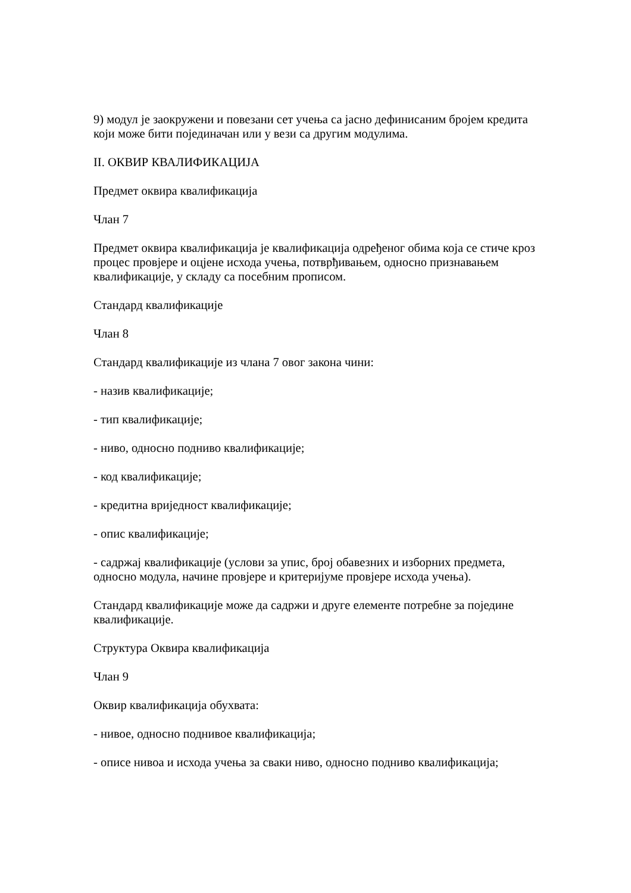9) модул је заокружени и повезани сет учења са јасно дефинисаним бројем кредита који може бити појединачан или у вези са другим модулима.
II. ОКВИР КВАЛИФИКАЦИЈА
Предмет оквира квалификација
Члан 7
Предмет оквира квалификација је квалификација одређеног обима која се стиче кроз процес провјере и оцјене исхода учења, потврђивањем, односно признавањем квалификације, у складу са посебним прописом.
Стандард квалификације
Члан 8
Стандард квалификације из члана 7 овог закона чини:
- назив квалификације;
- тип квалификације;
- ниво, односно подниво квалификације;
- код квалификације;
- кредитна вриједност квалификације;
- опис квалификације;
- садржај квалификације (услови за упис, број обавезних и изборних предмета, односно модула, начине провјере и критеријуме провјере исхода учења).
Стандард квалификације може да садржи и друге елементе потребне за поједине квалификације.
Структура Оквира квалификација
Члан 9
Оквир квалификација обухвата:
- нивое, односно поднивое квалификација;
- описе нивоа и исхода учења за сваки ниво, односно подниво квалификација;